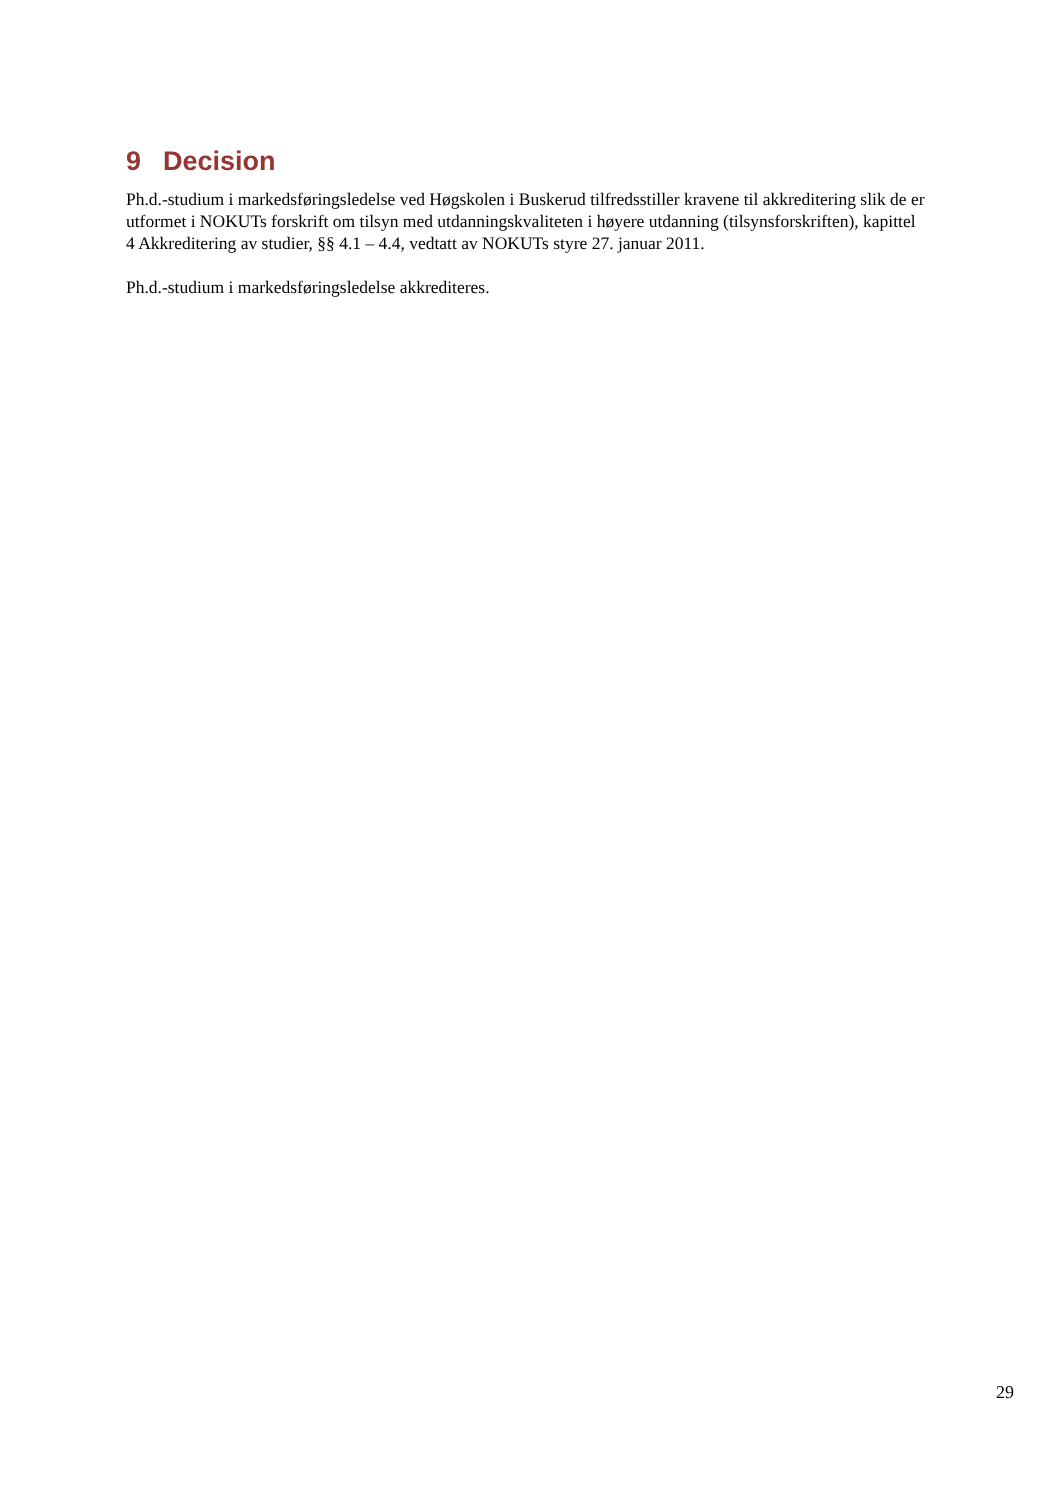9 Decision
Ph.d.-studium i markedsføringsledelse ved Høgskolen i Buskerud tilfredsstiller kravene til akkreditering slik de er utformet i NOKUTs forskrift om tilsyn med utdanningskvaliteten i høyere utdanning (tilsynsforskriften), kapittel 4 Akkreditering av studier, §§ 4.1 – 4.4, vedtatt av NOKUTs styre 27. januar 2011.
Ph.d.-studium i markedsføringsledelse akkrediteres.
29